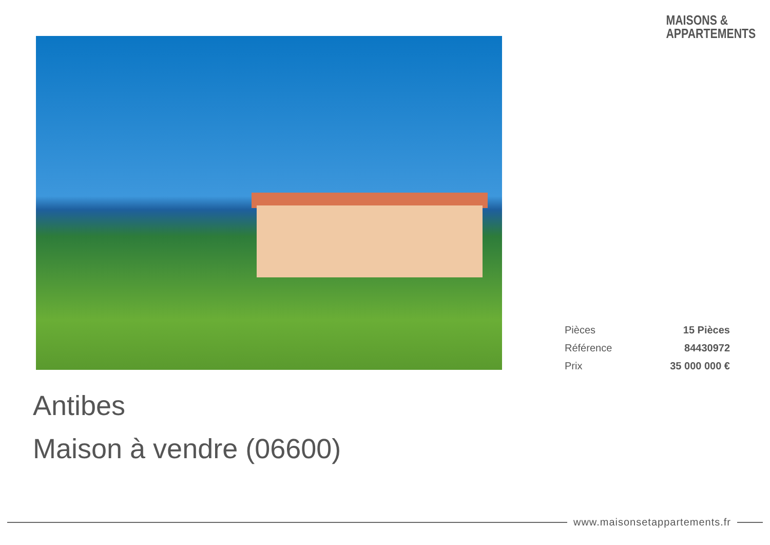MAISONS &
APPARTEMENTS
| Pièces | 15 Pièces |
| Référence | 84430972 |
| Prix | 35 000 000 € |
Antibes
Maison à vendre (06600)
www.maisonsetappartements.fr